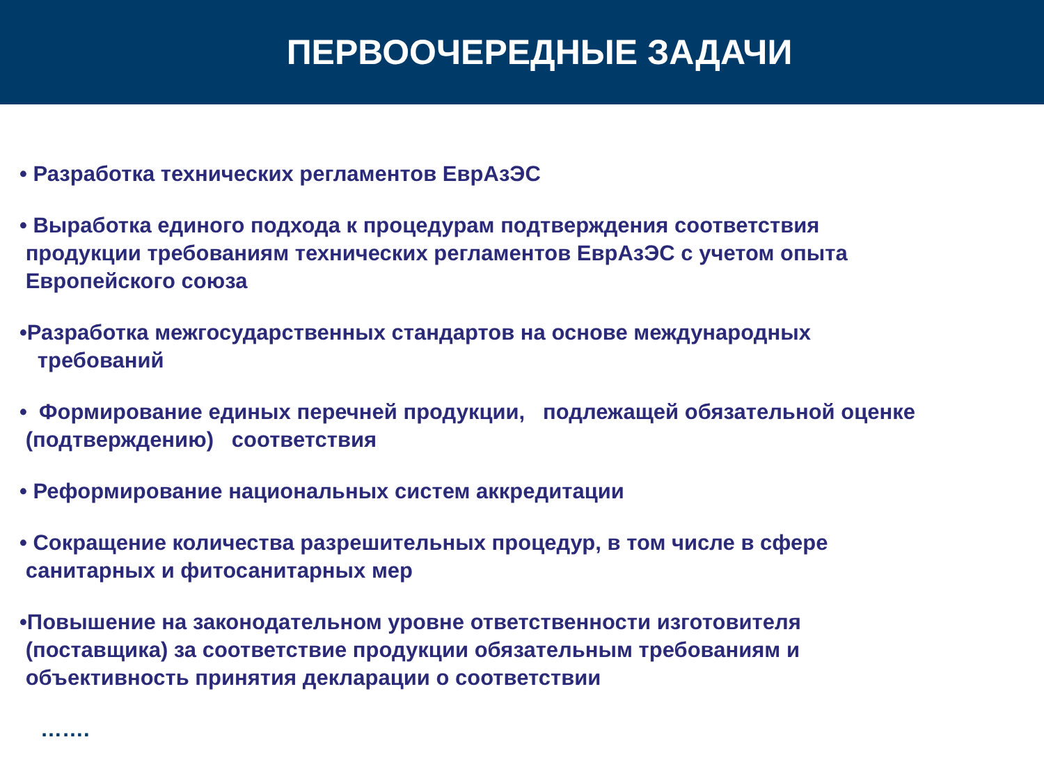ПЕРВООЧЕРЕДНЫЕ ЗАДАЧИ
• Разработка технических регламентов ЕврАзЭС
• Выработка единого подхода к процедурам подтверждения соответствия продукции требованиям технических регламентов ЕврАзЭС с учетом опыта Европейского союза
•Разработка межгосударственных стандартов на основе международных требований
• Формирование единых перечней продукции, подлежащей обязательной оценке (подтверждению) соответствия
• Реформирование национальных систем аккредитации
• Сокращение количества разрешительных процедур, в том числе в сфере санитарных и фитосанитарных мер
•Повышение на законодательном уровне ответственности изготовителя (поставщика) за соответствие продукции обязательным требованиям и объективность принятия декларации о соответствии
…….